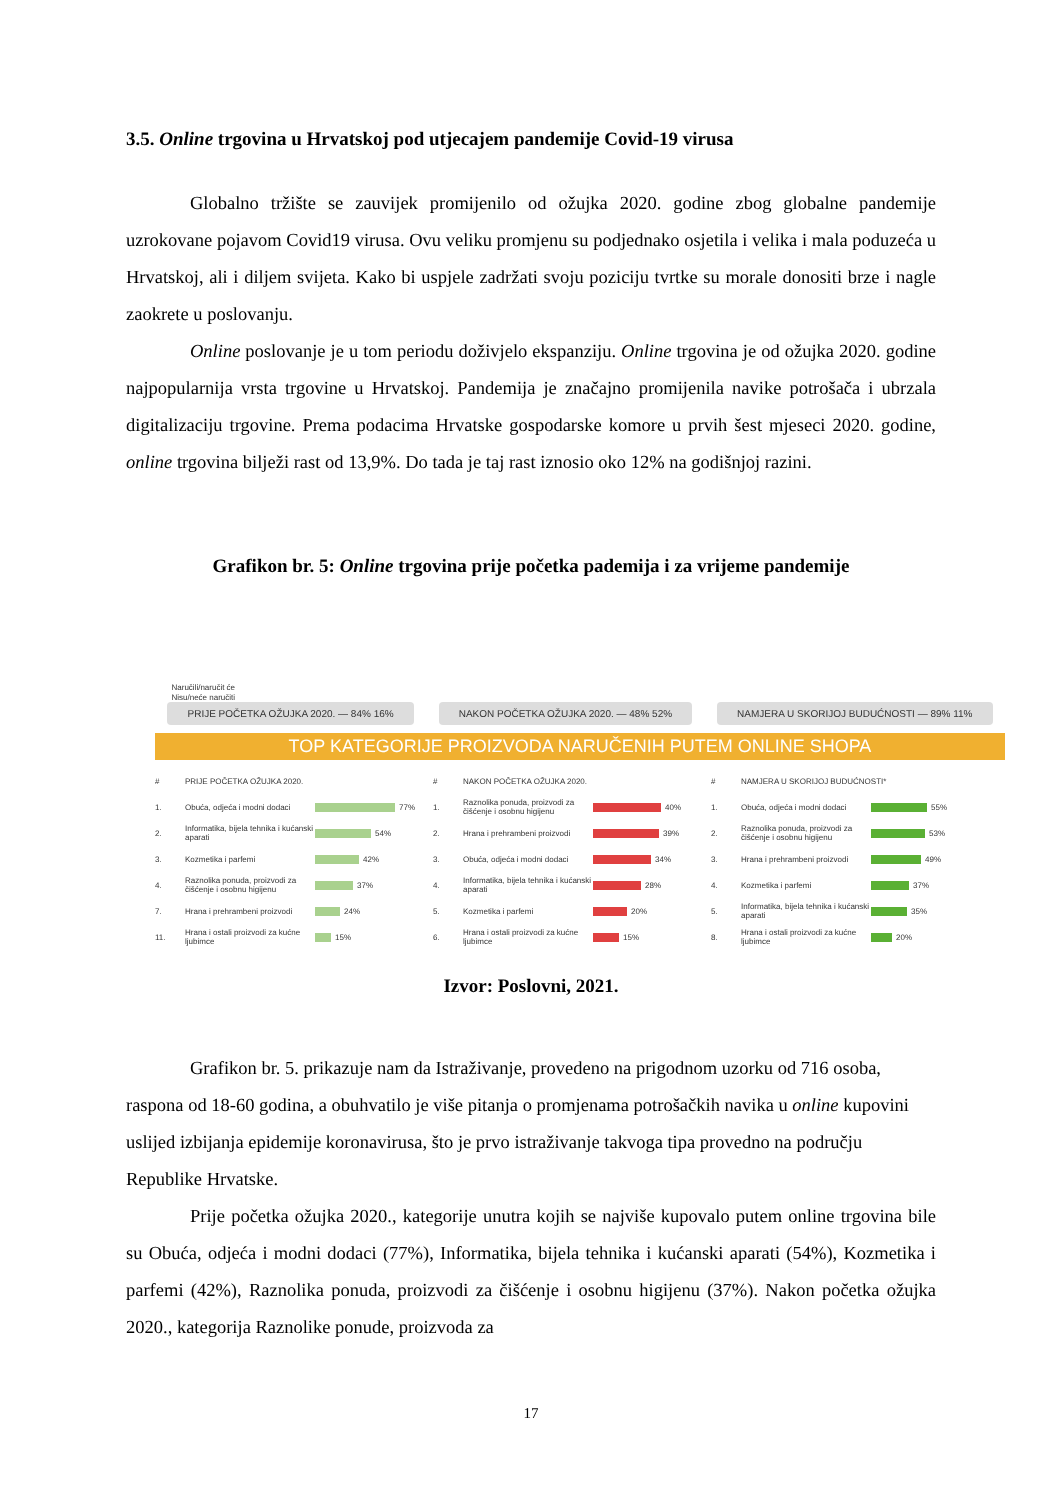3.5. Online trgovina u Hrvatskoj pod utjecajem pandemije Covid-19 virusa
Globalno tržište se zauvijek promijenilo od ožujka 2020. godine zbog globalne pandemije uzrokovane pojavom Covid19 virusa. Ovu veliku promjenu su podjednako osjetila i velika i mala poduzeća u Hrvatskoj, ali i diljem svijeta. Kako bi uspjele zadržati svoju poziciju tvrtke su morale donositi brze i nagle zaokrete u poslovanju.
Online poslovanje je u tom periodu doživjelo ekspanziju. Online trgovina je od ožujka 2020. godine najpopularnija vrsta trgovine u Hrvatskoj. Pandemija je značajno promijenila navike potrošača i ubrzala digitalizaciju trgovine. Prema podacima Hrvatske gospodarske komore u prvih šest mjeseci 2020. godine, online trgovina bilježi rast od 13,9%. Do tada je taj rast iznosio oko 12% na godišnjoj razini.
Grafikon br. 5: Online trgovina prije početka pademija i za vrijeme pandemije
Naručili/naručit će
Nisu/neće naručiti
PRIJE POČETKA OŽUJKA 2020. — 84% 16%
NAKON POČETKA OŽUJKA 2020. — 48% 52%
NAMJERA U SKORIJOJ BUDUĆNOSTI — 89% 11%
TOP KATEGORIJE PROIZVODA NARUČENIH PUTEM ONLINE SHOPA
# PRIJE POČETKA OŽUJKA 2020.
1. Obuća, odjeća i modni dodaci 77%
2. Informatika, bijela tehnika i kućanski aparati 54%
3. Kozmetika i parfemi 42%
4. Raznolika ponuda, proizvodi za čišćenje i osobnu higijenu 37%
7. Hrana i prehrambeni proizvodi 24%
11. Hrana i ostali proizvodi za kućne ljubimce 15%
# NAKON POČETKA OŽUJKA 2020.
1. Raznolika ponuda, proizvodi za čišćenje i osobnu higijenu 40%
2. Hrana i prehrambeni proizvodi 39%
3. Obuća, odjeća i modni dodaci 34%
4. Informatika, bijela tehnika i kućanski aparati 28%
5. Kozmetika i parfemi 20%
6. Hrana i ostali proizvodi za kućne ljubimce 15%
# NAMJERA U SKORIJOJ BUDUĆNOSTI*
1. Obuća, odjeća i modni dodaci 55%
2. Raznolika ponuda, proizvodi za čišćenje i osobnu higijenu 53%
3. Hrana i prehrambeni proizvodi 49%
4. Kozmetika i parfemi 37%
5. Informatika, bijela tehnika i kućanski aparati 35%
8. Hrana i ostali proizvodi za kućne ljubimce 20%
Izvor: Poslovni, 2021.
Grafikon br. 5. prikazuje nam da Istraživanje, provedeno na prigodnom uzorku od 716 osoba, raspona od 18-60 godina, a obuhvatilo je više pitanja o promjenama potrošačkih navika u online kupovini uslijed izbijanja epidemije koronavirusa, što je prvo istraživanje takvoga tipa provedno na području Republike Hrvatske.
Prije početka ožujka 2020., kategorije unutra kojih se najviše kupovalo putem online trgovina bile su Obuća, odjeća i modni dodaci (77%), Informatika, bijela tehnika i kućanski aparati (54%), Kozmetika i parfemi (42%), Raznolika ponuda, proizvodi za čišćenje i osobnu higijenu (37%). Nakon početka ožujka 2020., kategorija Raznolike ponude, proizvoda za
17